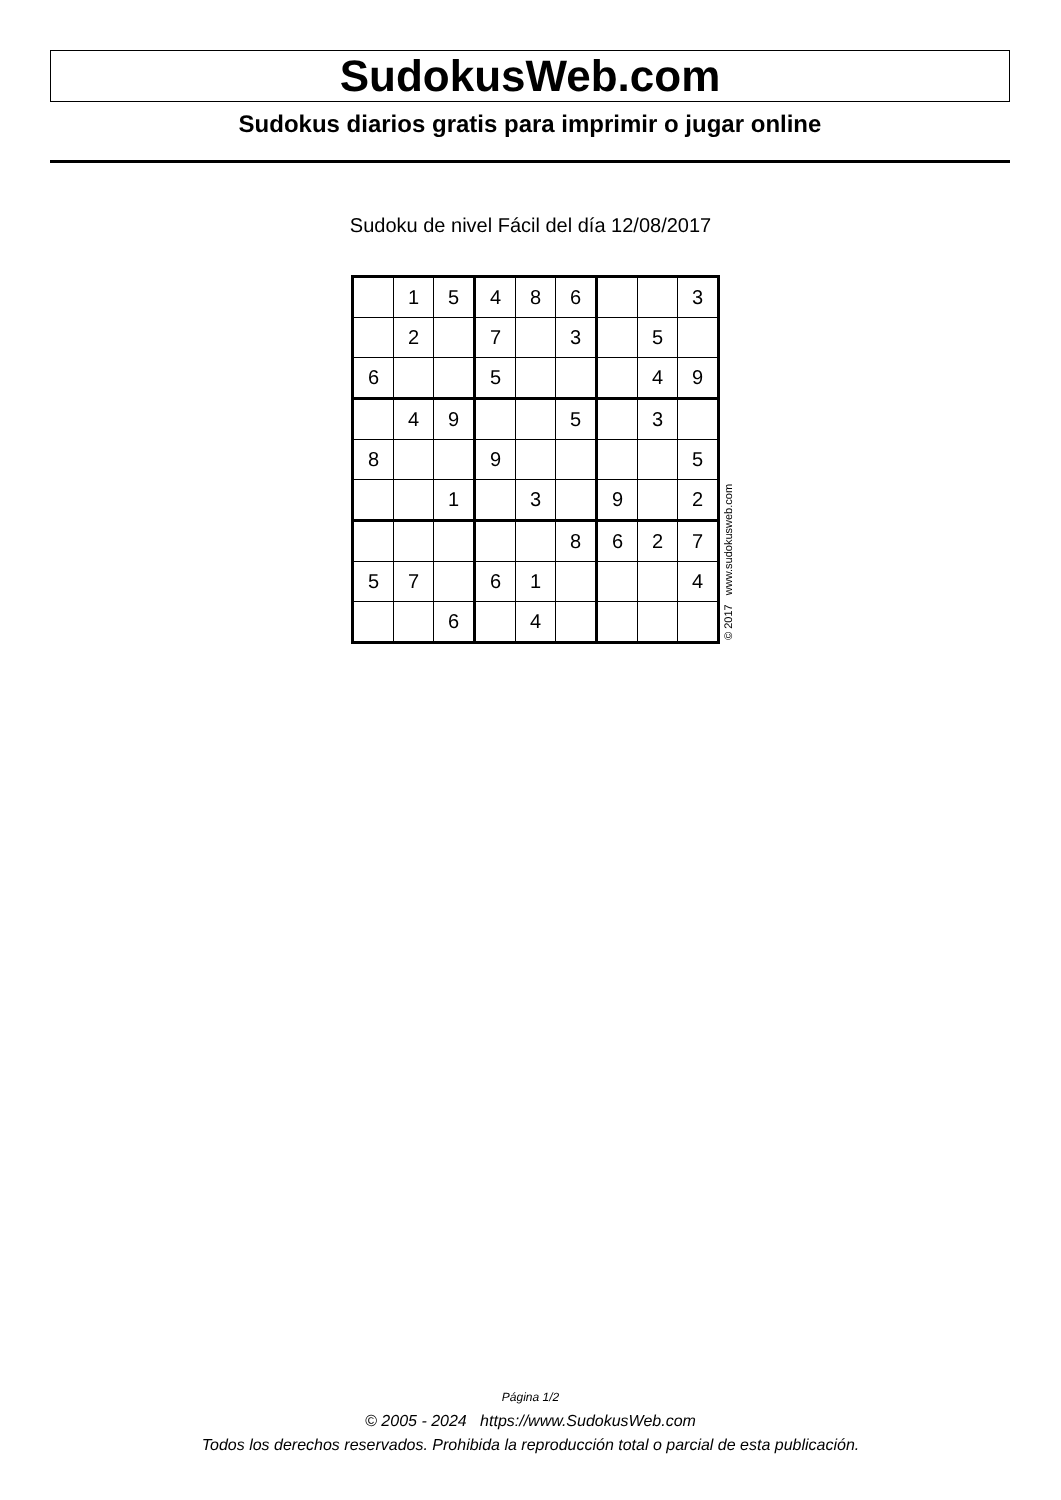SudokusWeb.com
Sudokus diarios gratis para imprimir o jugar online
Sudoku de nivel Fácil del día 12/08/2017
| | 1 | 5 | 4 | 8 | 6 | | | 3 |
| | 2 | | 7 | | 3 | | 5 | |
| 6 | | | 5 | | | | 4 | 9 |
| | 4 | 9 | | | 5 | | 3 | |
| 8 | | | 9 | | | | | 5 |
| | | 1 | | 3 | | 9 | | 2 |
| | | | | | 8 | 6 | 2 | 7 |
| 5 | 7 | | 6 | 1 | | | | 4 |
| | | 6 | | 4 | | | | |
© 2017 www.sudokusweb.com
Página 1/2
© 2005 - 2024 https://www.SudokusWeb.com
Todos los derechos reservados. Prohibida la reproducción total o parcial de esta publicación.